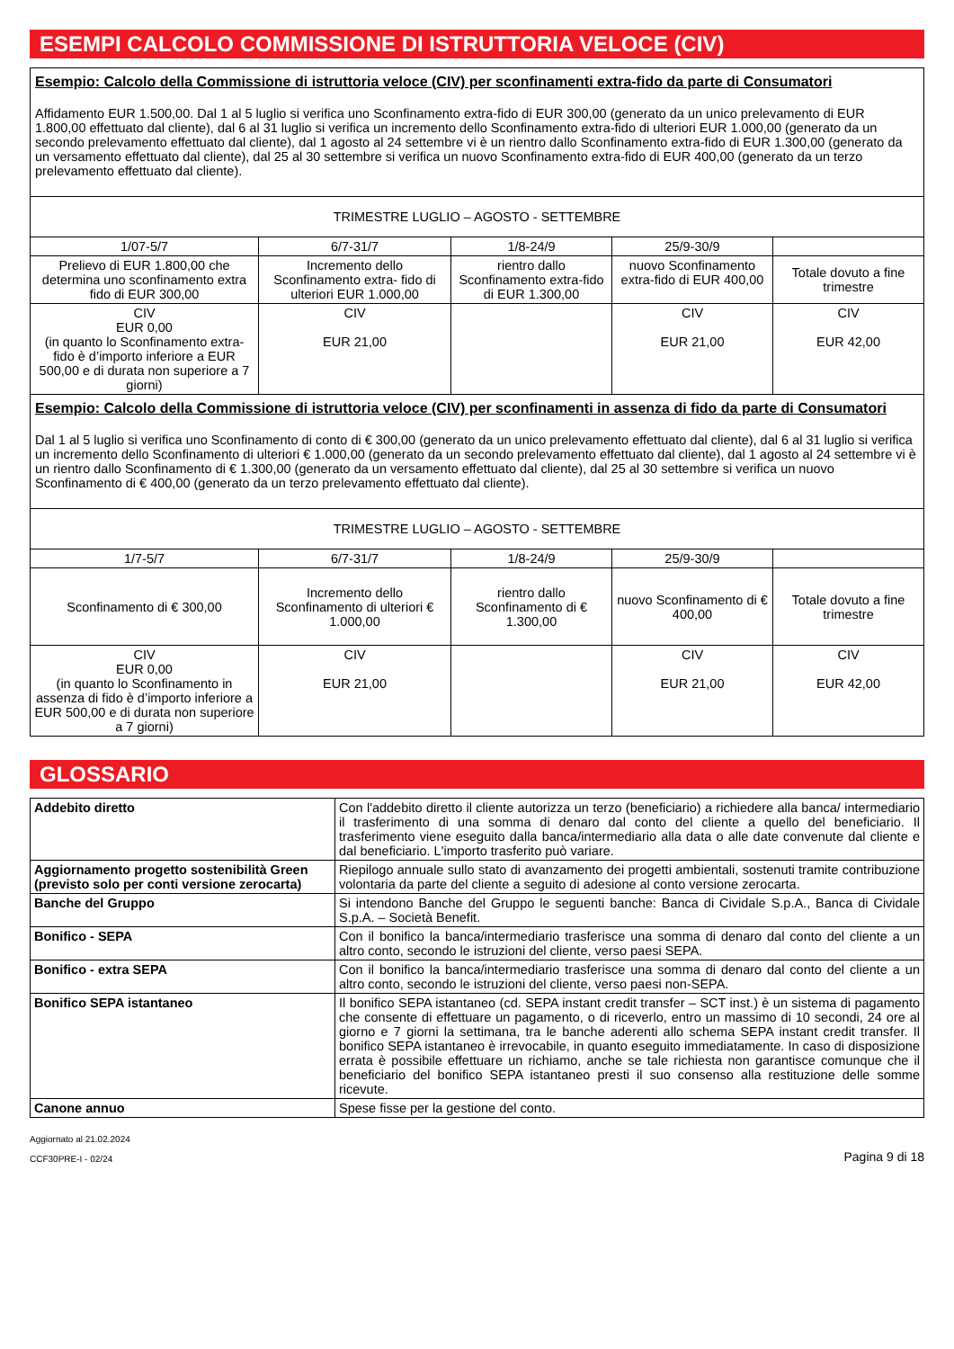ESEMPI CALCOLO COMMISSIONE DI ISTRUTTORIA VELOCE (CIV)
| Esempio: Calcolo della Commissione di istruttoria veloce (CIV) per sconfinamenti extra-fido da parte di Consumatori Affidamento EUR 1.500,00. Dal 1 al 5 luglio si verifica uno Sconfinamento extra-fido di EUR 300,00 (generato da un unico prelevamento di EUR 1.800,00 effettuato dal cliente), dal 6 al 31 luglio si verifica un incremento dello Sconfinamento extra-fido di ulteriori EUR 1.000,00 (generato da un secondo prelevamento effettuato dal cliente), dal 1 agosto al 24 settembre vi è un rientro dallo Sconfinamento extra-fido di EUR 1.300,00 (generato da un versamento effettuato dal cliente), dal 25 al 30 settembre si verifica un nuovo Sconfinamento extra-fido di EUR 400,00 (generato da un terzo prelevamento effettuato dal cliente). | | | | |
| TRIMESTRE LUGLIO – AGOSTO - SETTEMBRE | | | | |
| 1/07-5/7 | 6/7-31/7 | 1/8-24/9 | 25/9-30/9 | |
| Prelievo di EUR 1.800,00 che determina uno sconfinamento extra fido di EUR 300,00 | Incremento dello Sconfinamento extra- fido di ulteriori EUR 1.000,00 | rientro dallo Sconfinamento extra-fido di EUR 1.300,00 | nuovo Sconfinamento extra-fido di EUR 400,00 | Totale dovuto a fine trimestre |
| CIV EUR 0,00 (in quanto lo Sconfinamento extra-fido è d’importo inferiore a EUR 500,00 e di durata non superiore a 7 giorni) | CIV EUR 21,00 | | CIV EUR 21,00 | CIV EUR 42,00 |
| Esempio: Calcolo della Commissione di istruttoria veloce (CIV) per sconfinamenti in assenza di fido da parte di Consumatori Dal 1 al 5 luglio si verifica uno Sconfinamento di conto di € 300,00 (generato da un unico prelevamento effettuato dal cliente), dal 6 al 31 luglio si verifica un incremento dello Sconfinamento di ulteriori € 1.000,00 (generato da un secondo prelevamento effettuato dal cliente), dal 1 agosto al 24 settembre vi è un rientro dallo Sconfinamento di € 1.300,00 (generato da un versamento effettuato dal cliente), dal 25 al 30 settembre si verifica un nuovo Sconfinamento di € 400,00 (generato da un terzo prelevamento effettuato dal cliente). | | | | |
| TRIMESTRE LUGLIO – AGOSTO - SETTEMBRE | | | | |
| 1/7-5/7 | 6/7-31/7 | 1/8-24/9 | 25/9-30/9 | |
| Sconfinamento di € 300,00 | Incremento dello Sconfinamento di ulteriori € 1.000,00 | rientro dallo Sconfinamento di € 1.300,00 | nuovo Sconfinamento di € 400,00 | Totale dovuto a fine trimestre |
| CIV EUR 0,00 (in quanto lo Sconfinamento in assenza di fido è d’importo inferiore a EUR 500,00 e di durata non superiore a 7 giorni) | CIV EUR 21,00 | | CIV EUR 21,00 | CIV EUR 42,00 |
GLOSSARIO
| Addebito diretto | Con l'addebito diretto il cliente autorizza un terzo (beneficiario) a richiedere alla banca/ intermediario il trasferimento di una somma di denaro dal conto del cliente a quello del beneficiario. Il trasferimento viene eseguito dalla banca/intermediario alla data o alle date convenute dal cliente e dal beneficiario. L'importo trasferito può variare. |
| Aggiornamento progetto sostenibilità Green (previsto solo per conti versione zerocarta) | Riepilogo annuale sullo stato di avanzamento dei progetti ambientali, sostenuti tramite contribuzione volontaria da parte del cliente a seguito di adesione al conto versione zerocarta. |
| Banche del Gruppo | Si intendono Banche del Gruppo le seguenti banche: Banca di Cividale S.p.A., Banca di Cividale S.p.A. – Società Benefit. |
| Bonifico - SEPA | Con il bonifico la banca/intermediario trasferisce una somma di denaro dal conto del cliente a un altro conto, secondo le istruzioni del cliente, verso paesi SEPA. |
| Bonifico - extra SEPA | Con il bonifico la banca/intermediario trasferisce una somma di denaro dal conto del cliente a un altro conto, secondo le istruzioni del cliente, verso paesi non-SEPA. |
| Bonifico SEPA istantaneo | Il bonifico SEPA istantaneo (cd. SEPA instant credit transfer – SCT inst.) è un sistema di pagamento che consente di effettuare un pagamento, o di riceverlo, entro un massimo di 10 secondi, 24 ore al giorno e 7 giorni la settimana, tra le banche aderenti allo schema SEPA instant credit transfer. Il bonifico SEPA istantaneo è irrevocabile, in quanto eseguito immediatamente. In caso di disposizione errata è possibile effettuare un richiamo, anche se tale richiesta non garantisce comunque che il beneficiario del bonifico SEPA istantaneo presti il suo consenso alla restituzione delle somme ricevute. |
| Canone annuo | Spese fisse per la gestione del conto. |
Aggiornato al 21.02.2024
CCF30PRE-I - 02/24
Pagina 9 di 18